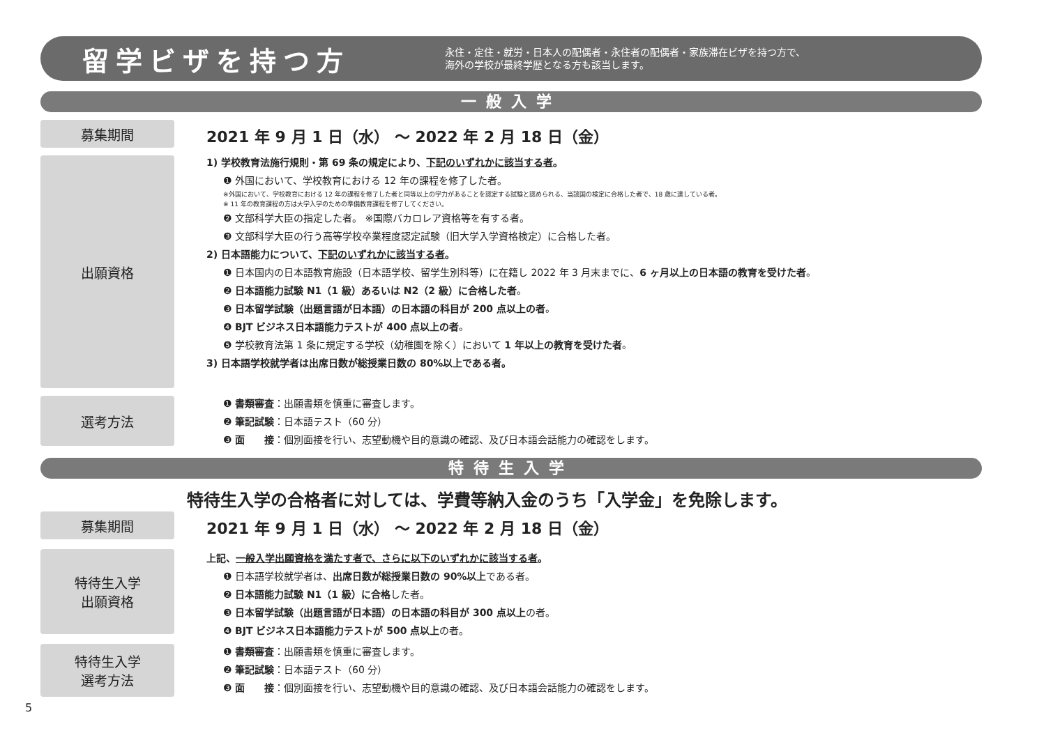留学ビザを持つ方
永住・定住・就労・日本人の配偶者・永住者の配偶者・家族滞在ビザを持つ方で、
海外の学校が最終学歴となる方も該当します。
一般入学
募集期間
2021 年 9 月 1 日（水） 〜 2022 年 2 月 18 日（金）
出願資格
1) 学校教育法施行規則・第 69 条の規定により、下記のいずれかに該当する者。
❶ 外国において、学校教育における 12 年の課程を修了した者。
※外国において、学校教育における 12 年の課程を修了した者と同等以上の学力があることを認定する試験と認められる、当該国の検定に合格した者で、18 歳に達している者。
※ 11 年の教育課程の方は大学入学のための準備教育課程を修了してください。
❷ 文部科学大臣の指定した者。 ※国際バカロレア資格等を有する者。
❸ 文部科学大臣の行う高等学校卒業程度認定試験（旧大学入学資格検定）に合格した者。
2) 日本語能力について、下記のいずれかに該当する者。
❶ 日本国内の日本語教育施設（日本語学校、留学生別科等）に在籍し 2022 年 3 月末までに、6 ヶ月以上の日本語の教育を受けた者。
❷ 日本語能力試験 N1（1 級）あるいは N2（2 級）に合格した者。
❸ 日本留学試験（出題言語が日本語）の日本語の科目が 200 点以上の者。
❹ BJT ビジネス日本語能力テストが 400 点以上の者。
❺ 学校教育法第 1 条に規定する学校（幼稚園を除く）において 1 年以上の教育を受けた者。
3) 日本語学校就学者は出席日数が総授業日数の 80%以上である者。
選考方法
❶ 書類審査：出願書類を慎重に審査します。
❷ 筆記試験：日本語テスト（60 分）
❸ 面　　接：個別面接を行い、志望動機や目的意識の確認、及び日本語会話能力の確認をします。
特待生入学
特待生入学の合格者に対しては、学費等納入金のうち「入学金」を免除します。
募集期間
2021 年 9 月 1 日（水） 〜 2022 年 2 月 18 日（金）
特待生入学
出願資格
上記、一般入学出願資格を満たす者で、さらに以下のいずれかに該当する者。
❶ 日本語学校就学者は、出席日数が総授業日数の 90%以上である者。
❷ 日本語能力試験 N1（1 級）に合格した者。
❸ 日本留学試験（出題言語が日本語）の日本語の科目が 300 点以上の者。
❹ BJT ビジネス日本語能力テストが 500 点以上の者。
特待生入学
選考方法
❶ 書類審査：出願書類を慎重に審査します。
❷ 筆記試験：日本語テスト（60 分）
❸ 面　　接：個別面接を行い、志望動機や目的意識の確認、及び日本語会話能力の確認をします。
5